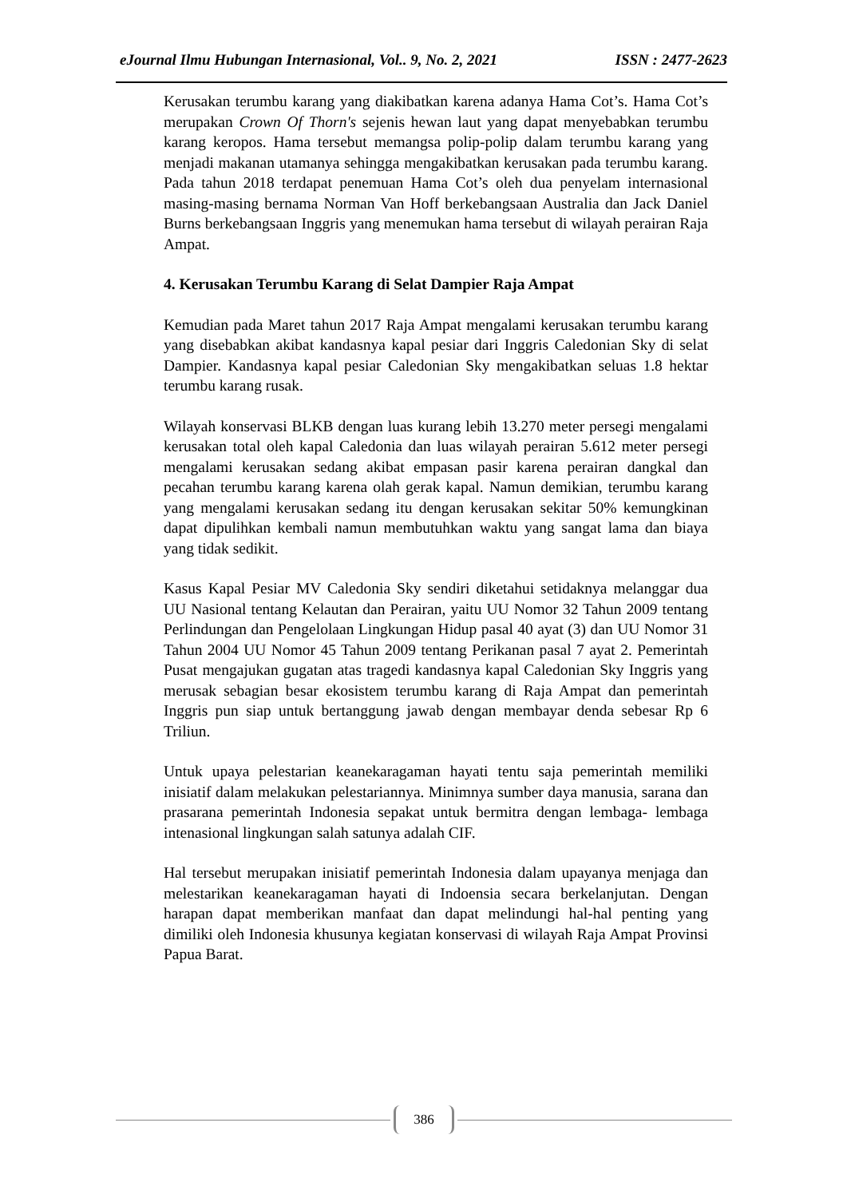eJournal Ilmu Hubungan Internasional, Vol.. 9, No. 2, 2021 ISSN : 2477-2623
Kerusakan terumbu karang yang diakibatkan karena adanya Hama Cot’s. Hama Cot’s merupakan Crown Of Thorn's sejenis hewan laut yang dapat menyebabkan terumbu karang keropos. Hama tersebut memangsa polip-polip dalam terumbu karang yang menjadi makanan utamanya sehingga mengakibatkan kerusakan pada terumbu karang. Pada tahun 2018 terdapat penemuan Hama Cot’s oleh dua penyelam internasional masing-masing bernama Norman Van Hoff berkebangsaan Australia dan Jack Daniel Burns berkebangsaan Inggris yang menemukan hama tersebut di wilayah perairan Raja Ampat.
4. Kerusakan Terumbu Karang di Selat Dampier Raja Ampat
Kemudian pada Maret tahun 2017 Raja Ampat mengalami kerusakan terumbu karang yang disebabkan akibat kandasnya kapal pesiar dari Inggris Caledonian Sky di selat Dampier. Kandasnya kapal pesiar Caledonian Sky mengakibatkan seluas 1.8 hektar terumbu karang rusak.
Wilayah konservasi BLKB dengan luas kurang lebih 13.270 meter persegi mengalami kerusakan total oleh kapal Caledonia dan luas wilayah perairan 5.612 meter persegi mengalami kerusakan sedang akibat empasan pasir karena perairan dangkal dan pecahan terumbu karang karena olah gerak kapal. Namun demikian, terumbu karang yang mengalami kerusakan sedang itu dengan kerusakan sekitar 50% kemungkinan dapat dipulihkan kembali namun membutuhkan waktu yang sangat lama dan biaya yang tidak sedikit.
Kasus Kapal Pesiar MV Caledonia Sky sendiri diketahui setidaknya melanggar dua UU Nasional tentang Kelautan dan Perairan, yaitu UU Nomor 32 Tahun 2009 tentang Perlindungan dan Pengelolaan Lingkungan Hidup pasal 40 ayat (3) dan UU Nomor 31 Tahun 2004 UU Nomor 45 Tahun 2009 tentang Perikanan pasal 7 ayat 2. Pemerintah Pusat mengajukan gugatan atas tragedi kandasnya kapal Caledonian Sky Inggris yang merusak sebagian besar ekosistem terumbu karang di Raja Ampat dan pemerintah Inggris pun siap untuk bertanggung jawab dengan membayar denda sebesar Rp 6 Triliun.
Untuk upaya pelestarian keanekaragaman hayati tentu saja pemerintah memiliki inisiatif dalam melakukan pelestariannya. Minimnya sumber daya manusia, sarana dan prasarana pemerintah Indonesia sepakat untuk bermitra dengan lembaga- lembaga intenasional lingkungan salah satunya adalah CIF.
Hal tersebut merupakan inisiatif pemerintah Indonesia dalam upayanya menjaga dan melestarikan keanekaragaman hayati di Indoensia secara berkelanjutan. Dengan harapan dapat memberikan manfaat dan dapat melindungi hal-hal penting yang dimiliki oleh Indonesia khusunya kegiatan konservasi di wilayah Raja Ampat Provinsi Papua Barat.
386